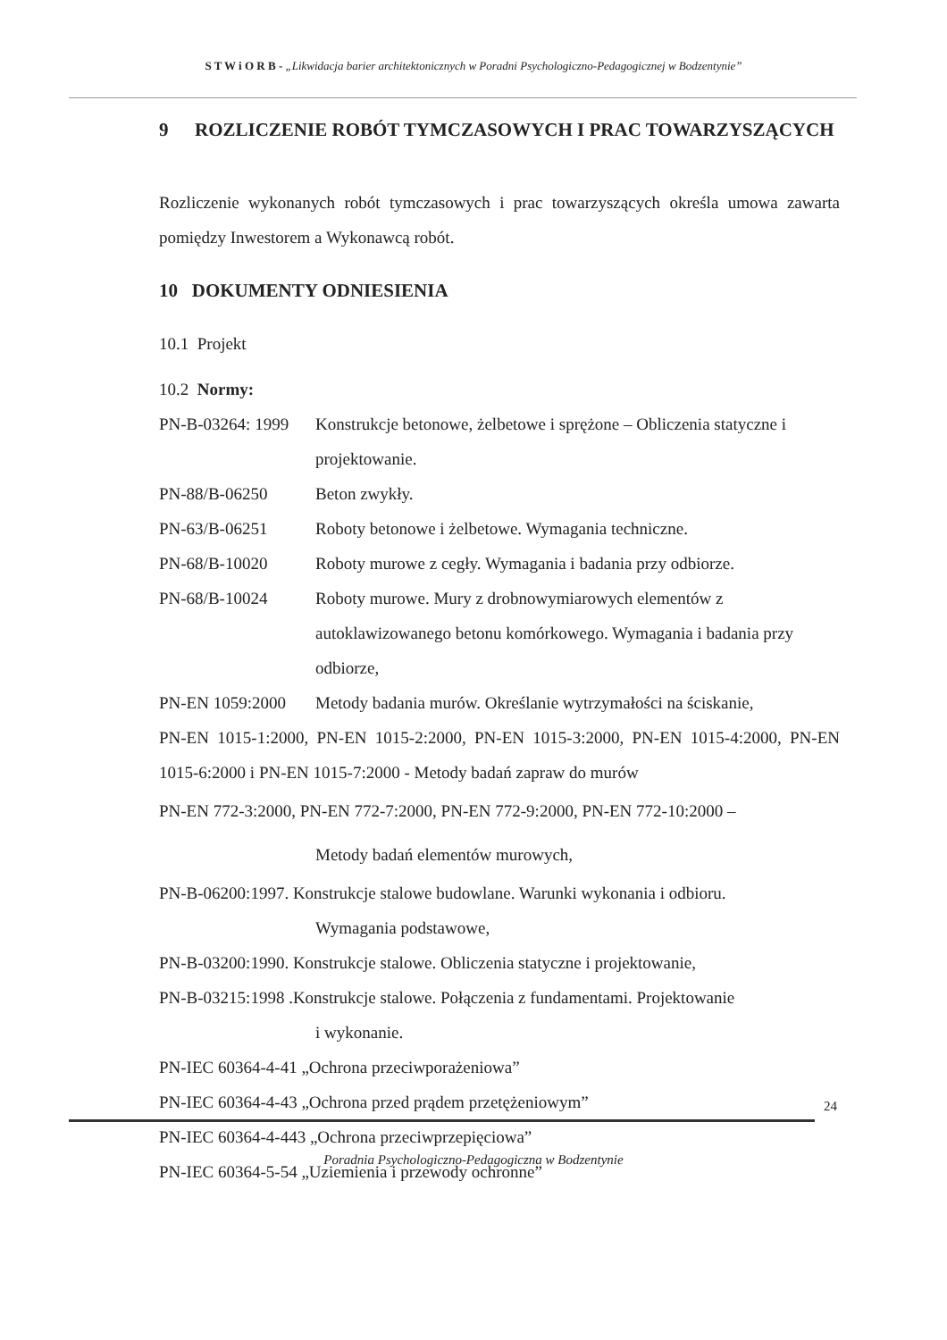S T W i O R B - „Likwidacja barier architektonicznych w Poradni Psychologiczno-Pedagogicznej w Bodzentynie”
9 ROZLICZENIE ROBÓT TYMCZASOWYCH I PRAC TOWARZYSZĄCYCH
Rozliczenie wykonanych robót tymczasowych i prac towarzyszących określa umowa zawarta pomiędzy Inwestorem a Wykonawcą robót.
10 DOKUMENTY ODNIESIENIA
10.1 Projekt
10.2 Normy:
PN-B-03264: 1999 Konstrukcje betonowe, żelbetowe i sprężone – Obliczenia statyczne i projektowanie.
PN-88/B-06250 Beton zwykły.
PN-63/B-06251 Roboty betonowe i żelbetowe. Wymagania techniczne.
PN-68/B-10020 Roboty murowe z cegły. Wymagania i badania przy odbiorze.
PN-68/B-10024 Roboty murowe. Mury z drobnowymiarowych elementów z autoklawizowanego betonu komórkowego. Wymagania i badania przy odbiorze,
PN-EN 1059:2000 Metody badania murów. Określanie wytrzymałości na ściskanie,
PN-EN 1015-1:2000, PN-EN 1015-2:2000, PN-EN 1015-3:2000, PN-EN 1015-4:2000, PN-EN 1015-6:2000 i PN-EN 1015-7:2000 - Metody badań zapraw do murów
PN-EN 772-3:2000, PN-EN 772-7:2000, PN-EN 772-9:2000, PN-EN 772-10:2000 –
Metody badań elementów murowych,
PN-B-06200:1997. Konstrukcje stalowe budowlane. Warunki wykonania i odbioru.
Wymagania podstawowe,
PN-B-03200:1990. Konstrukcje stalowe. Obliczenia statyczne i projektowanie,
PN-B-03215:1998 .Konstrukcje stalowe. Połączenia z fundamentami. Projektowanie
i wykonanie.
PN-IEC 60364-4-41 „Ochrona przeciwporażeniowa”
PN-IEC 60364-4-43 „Ochrona przed prądem przetężeniowym”
PN-IEC 60364-4-443 „Ochrona przeciwprzepięciowa”
PN-IEC 60364-5-54 „Uziemienia i przewody ochronne”
24
Poradnia Psychologiczno-Pedagogiczna w Bodzentynie